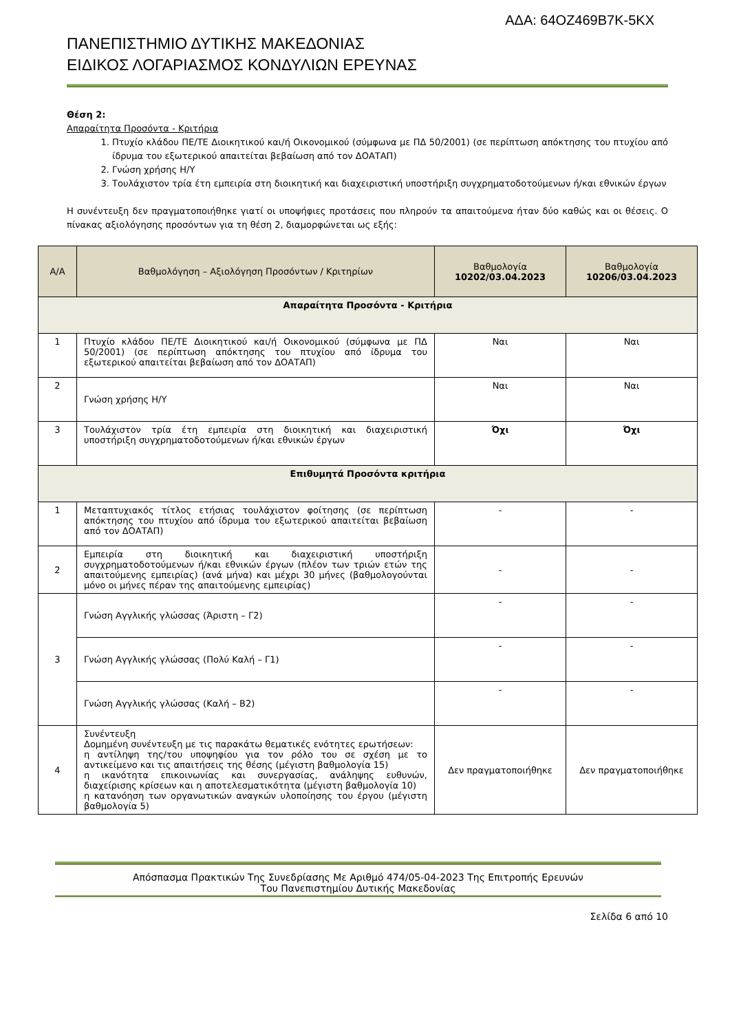ΑΔΑ: 64ΟΖ469Β7Κ-5ΚΧ
ΠΑΝΕΠΙΣΤΗΜΙΟ ΔΥΤΙΚΗΣ ΜΑΚΕΔΟΝΙΑΣ
ΕΙΔΙΚΟΣ ΛΟΓΑΡΙΑΣΜΟΣ ΚΟΝΔΥΛΙΩΝ ΕΡΕΥΝΑΣ
Θέση 2:
Απαραίτητα Προσόντα - Κριτήρια
1. Πτυχίο κλάδου ΠΕ/ΤΕ Διοικητικού και/ή Οικονομικού (σύμφωνα με ΠΔ 50/2001) (σε περίπτωση απόκτησης του πτυχίου από ίδρυμα του εξωτερικού απαιτείται βεβαίωση από τον ΔΟΑΤΑΠ)
2. Γνώση χρήσης Η/Υ
3. Τουλάχιστον τρία έτη εμπειρία στη διοικητική και διαχειριστική υποστήριξη συγχρηματοδοτούμενων ή/και εθνικών έργων
Η συνέντευξη δεν πραγματοποιήθηκε γιατί οι υποψήφιες προτάσεις που πληρούν τα απαιτούμενα ήταν δύο καθώς και οι θέσεις. Ο πίνακας αξιολόγησης προσόντων για τη θέση 2, διαμορφώνεται ως εξής:
| Α/Α | Βαθμολόγηση – Αξιολόγηση Προσόντων / Κριτηρίων | Βαθμολογία 10202/03.04.2023 | Βαθμολογία 10206/03.04.2023 |
| --- | --- | --- | --- |
| Απαραίτητα Προσόντα - Κριτήρια | | | |
| 1 | Πτυχίο κλάδου ΠΕ/ΤΕ Διοικητικού και/ή Οικονομικού (σύμφωνα με ΠΔ 50/2001) (σε περίπτωση απόκτησης του πτυχίου από ίδρυμα του εξωτερικού απαιτείται βεβαίωση από τον ΔΟΑΤΑΠ) | Ναι | Ναι |
| 2 | Γνώση χρήσης Η/Υ | Ναι | Ναι |
| 3 | Τουλάχιστον τρία έτη εμπειρία στη διοικητική και διαχειριστική υποστήριξη συγχρηματοδοτούμενων ή/και εθνικών έργων | Όχι | Όχι |
| Επιθυμητά Προσόντα κριτήρια | | | |
| 1 | Μεταπτυχιακός τίτλος ετήσιας τουλάχιστον φοίτησης (σε περίπτωση απόκτησης του πτυχίου από ίδρυμα του εξωτερικού απαιτείται βεβαίωση από τον ΔΟΑΤΑΠ) | - | - |
| 2 | Εμπειρία στη διοικητική και διαχειριστική υποστήριξη συγχρηματοδοτούμενων ή/και εθνικών έργων (πλέον των τριών ετών της απαιτούμενης εμπειρίας) (ανά μήνα) και μέχρι 30 μήνες (βαθμολογούνται μόνο οι μήνες πέραν της απαιτούμενης εμπειρίας) | - | - |
| 3 | Γνώση Αγγλικής γλώσσας (Άριστη – Γ2) | - | - |
| | Γνώση Αγγλικής γλώσσας (Πολύ Καλή – Γ1) | - | - |
| | Γνώση Αγγλικής γλώσσας (Καλή – Β2) | - | - |
| 4 | Συνέντευξη Δομημένη συνέντευξη με τις παρακάτω θεματικές ενότητες ερωτήσεων: η αντίληψη της/του υποψηφίου για τον ρόλο του σε σχέση με το αντικείμενο και τις απαιτήσεις της θέσης (μέγιστη βαθμολογία 15) η ικανότητα επικοινωνίας και συνεργασίας, ανάληψης ευθυνών, διαχείρισης κρίσεων και η αποτελεσματικότητα (μέγιστη βαθμολογία 10) η κατανόηση των οργανωτικών αναγκών υλοποίησης του έργου (μέγιστη βαθμολογία 5) | Δεν πραγματοποιήθηκε | Δεν πραγματοποιήθηκε |
Απόσπασμα Πρακτικών Της Συνεδρίασης Με Αριθμό 474/05-04-2023 Της Επιτροπής Ερευνών
Του Πανεπιστημίου Δυτικής Μακεδονίας
Σελίδα 6 από 10